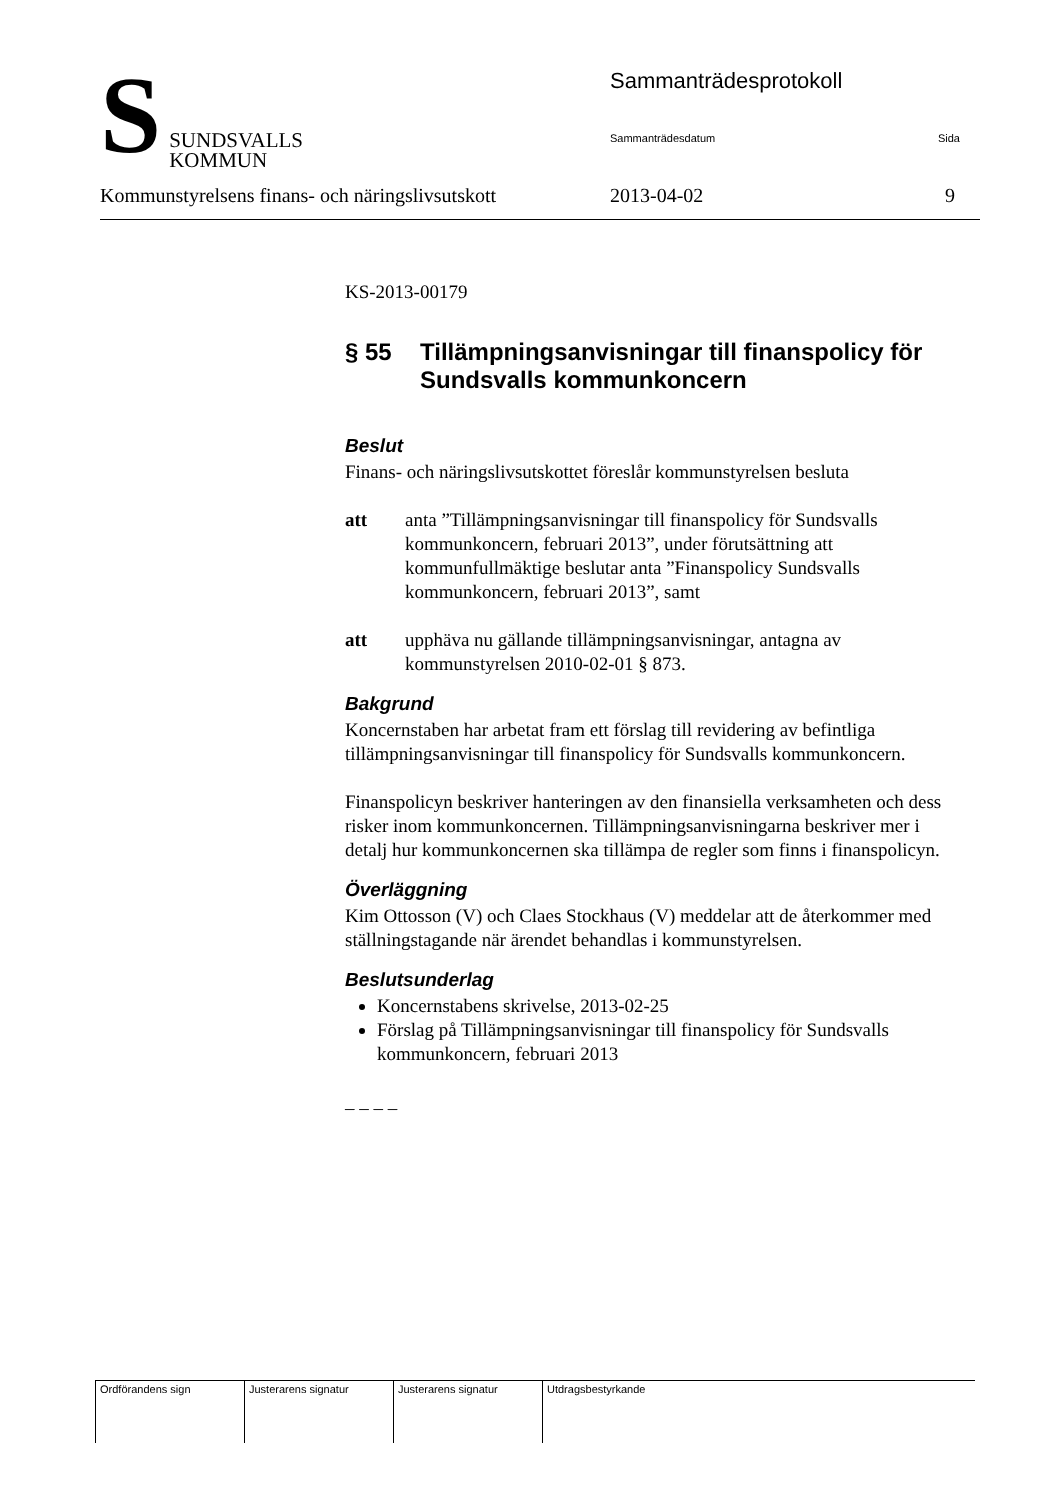S SUNDSVALLS
KOMMUN
Sammanträdesprotokoll
Sammanträdesdatum Sida
Kommunstyrelsens finans- och näringslivsutskott 2013-04-02 9
KS-2013-00179
§ 55 Tillämpningsanvisningar till finanspolicy för Sundsvalls kommunkoncern
Beslut
Finans- och näringslivsutskottet föreslår kommunstyrelsen besluta
att anta ”Tillämpningsanvisningar till finanspolicy för Sundsvalls kommunkoncern, februari 2013”, under förutsättning att kommunfullmäktige beslutar anta ”Finanspolicy Sundsvalls kommunkoncern, februari 2013”, samt
att upphäva nu gällande tillämpningsanvisningar, antagna av kommunstyrelsen 2010-02-01 § 873.
Bakgrund
Koncernstaben har arbetat fram ett förslag till revidering av befintliga tillämpningsanvisningar till finanspolicy för Sundsvalls kommunkoncern.
Finanspolicyn beskriver hanteringen av den finansiella verksamheten och dess risker inom kommunkoncernen. Tillämpningsanvisningarna beskriver mer i detalj hur kommunkoncernen ska tillämpa de regler som finns i finanspolicyn.
Överläggning
Kim Ottosson (V) och Claes Stockhaus (V) meddelar att de återkommer med ställningstagande när ärendet behandlas i kommunstyrelsen.
Beslutsunderlag
Koncernstabens skrivelse, 2013-02-25
Förslag på Tillämpningsanvisningar till finanspolicy för Sundsvalls kommunkoncern, februari 2013
– – – –
| Ordförandens sign | Justerarens signatur | Justerarens signatur | Utdragsbestyrkande |